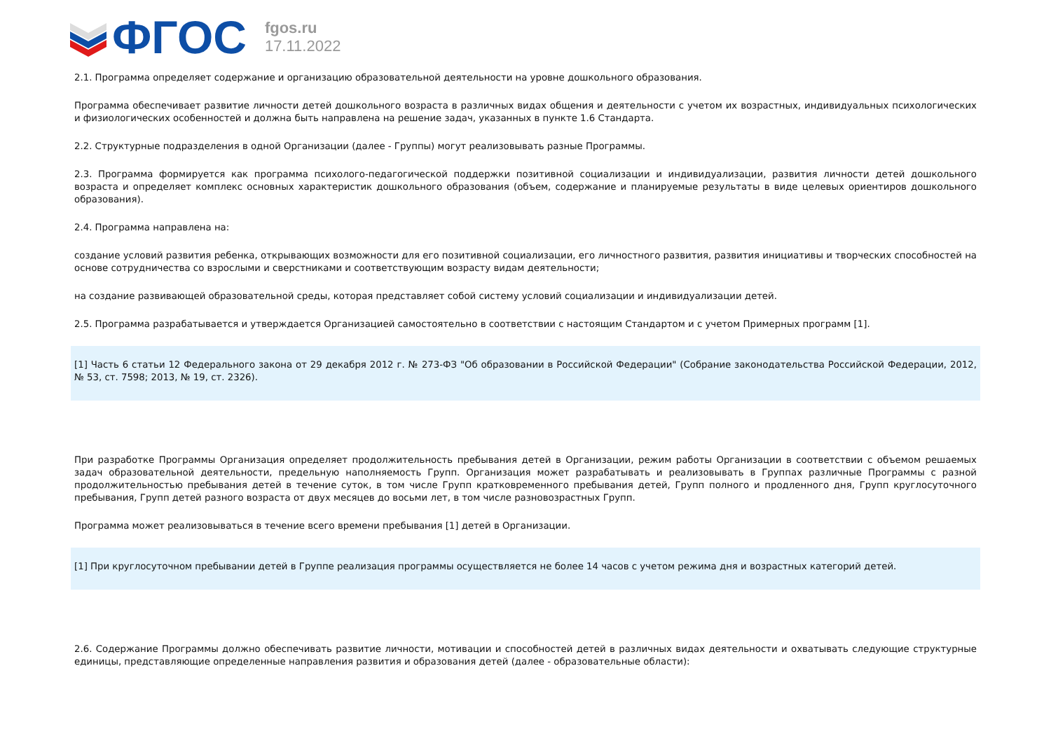ФГОС
fgos.ru
17.11.2022
2.1. Программа определяет содержание и организацию образовательной деятельности на уровне дошкольного образования.
Программа обеспечивает развитие личности детей дошкольного возраста в различных видах общения и деятельности с учетом их возрастных, индивидуальных психологических и физиологических особенностей и должна быть направлена на решение задач, указанных в пункте 1.6 Стандарта.
2.2. Структурные подразделения в одной Организации (далее - Группы) могут реализовывать разные Программы.
2.3. Программа формируется как программа психолого-педагогической поддержки позитивной социализации и индивидуализации, развития личности детей дошкольного возраста и определяет комплекс основных характеристик дошкольного образования (объем, содержание и планируемые результаты в виде целевых ориентиров дошкольного образования).
2.4. Программа направлена на:
создание условий развития ребенка, открывающих возможности для его позитивной социализации, его личностного развития, развития инициативы и творческих способностей на основе сотрудничества со взрослыми и сверстниками и соответствующим возрасту видам деятельности;
на создание развивающей образовательной среды, которая представляет собой систему условий социализации и индивидуализации детей.
2.5. Программа разрабатывается и утверждается Организацией самостоятельно в соответствии с настоящим Стандартом и с учетом Примерных программ [1].
[1] Часть 6 статьи 12 Федерального закона от 29 декабря 2012 г. № 273-ФЗ "Об образовании в Российской Федерации" (Собрание законодательства Российской Федерации, 2012, № 53, ст. 7598; 2013, № 19, ст. 2326).
При разработке Программы Организация определяет продолжительность пребывания детей в Организации, режим работы Организации в соответствии с объемом решаемых задач образовательной деятельности, предельную наполняемость Групп. Организация может разрабатывать и реализовывать в Группах различные Программы с разной продолжительностью пребывания детей в течение суток, в том числе Групп кратковременного пребывания детей, Групп полного и продленного дня, Групп круглосуточного пребывания, Групп детей разного возраста от двух месяцев до восьми лет, в том числе разновозрастных Групп.
Программа может реализовываться в течение всего времени пребывания [1] детей в Организации.
[1] При круглосуточном пребывании детей в Группе реализация программы осуществляется не более 14 часов с учетом режима дня и возрастных категорий детей.
2.6. Содержание Программы должно обеспечивать развитие личности, мотивации и способностей детей в различных видах деятельности и охватывать следующие структурные единицы, представляющие определенные направления развития и образования детей (далее - образовательные области):